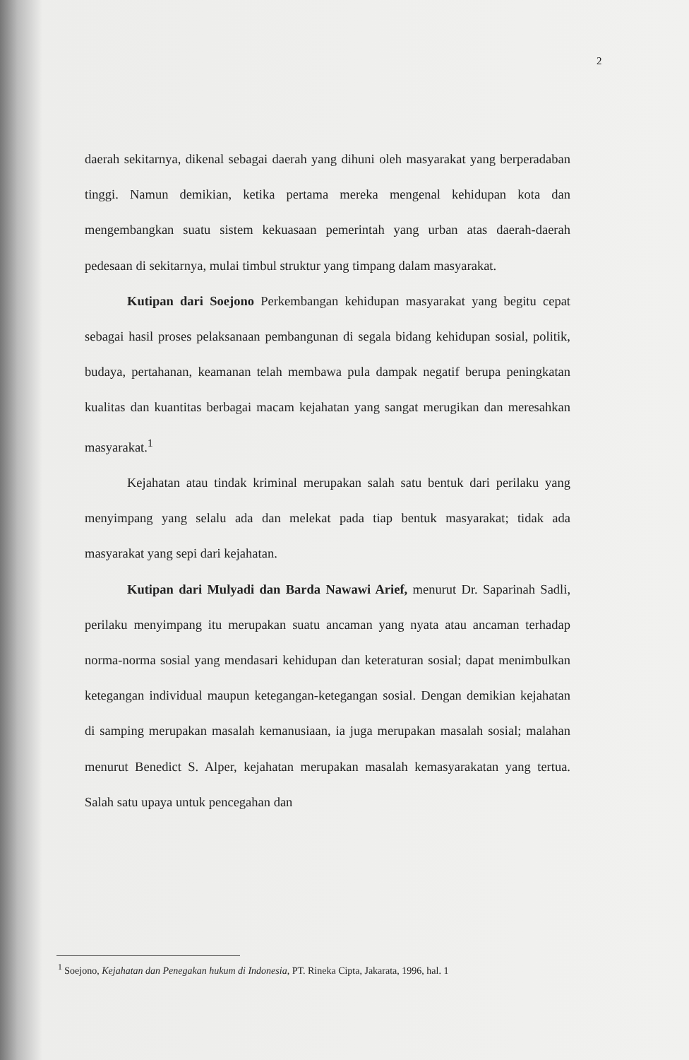2
daerah sekitarnya, dikenal sebagai daerah yang dihuni oleh masyarakat yang berperadaban tinggi. Namun demikian, ketika pertama mereka mengenal kehidupan kota dan mengembangkan suatu sistem kekuasaan pemerintah yang urban atas daerah-daerah pedesaan di sekitarnya, mulai timbul struktur yang timpang dalam masyarakat.
Kutipan dari Soejono Perkembangan kehidupan masyarakat yang begitu cepat sebagai hasil proses pelaksanaan pembangunan di segala bidang kehidupan sosial, politik, budaya, pertahanan, keamanan telah membawa pula dampak negatif berupa peningkatan kualitas dan kuantitas berbagai macam kejahatan yang sangat merugikan dan meresahkan masyarakat.<sup>1</sup>
Kejahatan atau tindak kriminal merupakan salah satu bentuk dari perilaku yang menyimpang yang selalu ada dan melekat pada tiap bentuk masyarakat; tidak ada masyarakat yang sepi dari kejahatan.
Kutipan dari Mulyadi dan Barda Nawawi Arief, menurut Dr. Saparinah Sadli, perilaku menyimpang itu merupakan suatu ancaman yang nyata atau ancaman terhadap norma-norma sosial yang mendasari kehidupan dan keteraturan sosial; dapat menimbulkan ketegangan individual maupun ketegangan-ketegangan sosial. Dengan demikian kejahatan di samping merupakan masalah kemanusiaan, ia juga merupakan masalah sosial; malahan menurut Benedict S. Alper, kejahatan merupakan masalah kemasyarakatan yang tertua. Salah satu upaya untuk pencegahan dan
<sup>1</sup> Soejono, Kejahatan dan Penegakan hukum di Indonesia, PT. Rineka Cipta, Jakarata, 1996, hal. 1